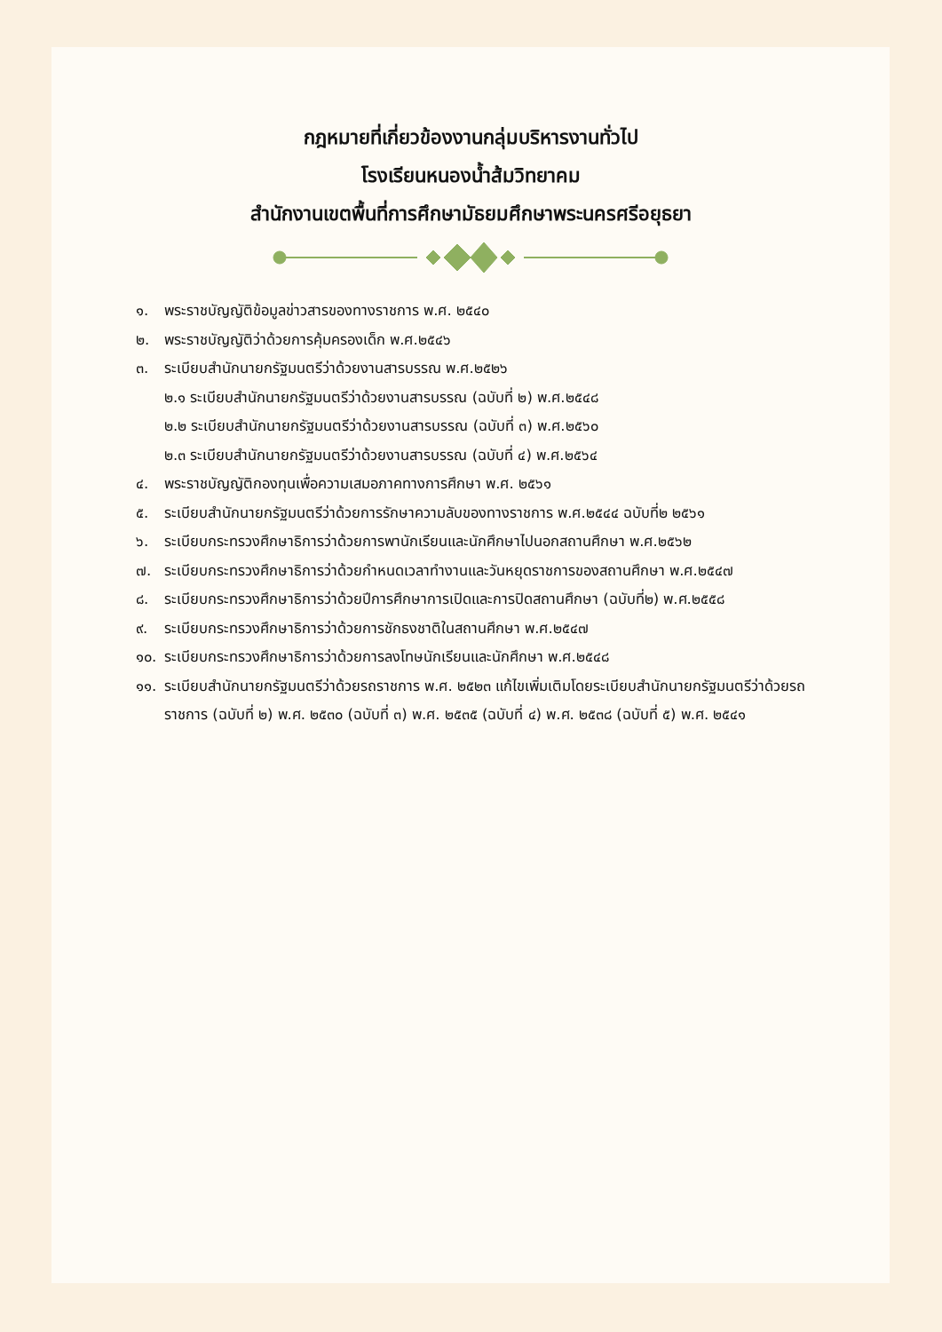กฎหมายที่เกี่ยวข้องงานกลุ่มบริหารงานทั่วไป
โรงเรียนหนองน้ำส้มวิทยาคม
สำนักงานเขตพื้นที่การศึกษามัธยมศึกษาพระนครศรีอยุธยา
๑. พระราชบัญญัติข้อมูลข่าวสารของทางราชการ พ.ศ. ๒๕๔๐
๒. พระราชบัญญัติว่าด้วยการคุ้มครองเด็ก พ.ศ.๒๕๔๖
๓. ระเบียบสำนักนายกรัฐมนตรีว่าด้วยงานสารบรรณ พ.ศ.๒๕๒๖
๒.๑ ระเบียบสำนักนายกรัฐมนตรีว่าด้วยงานสารบรรณ (ฉบับที่ ๒) พ.ศ.๒๕๔๘
๒.๒ ระเบียบสำนักนายกรัฐมนตรีว่าด้วยงานสารบรรณ (ฉบับที่ ๓) พ.ศ.๒๕๖๐
๒.๓ ระเบียบสำนักนายกรัฐมนตรีว่าด้วยงานสารบรรณ (ฉบับที่ ๔) พ.ศ.๒๕๖๔
๔. พระราชบัญญัติกองทุนเพื่อความเสมอภาคทางการศึกษา พ.ศ. ๒๕๖๑
๕. ระเบียบสำนักนายกรัฐมนตรีว่าด้วยการรักษาความลับของทางราชการ พ.ศ.๒๕๔๔ ฉบับที่๒ ๒๕๖๑
๖. ระเบียบกระทรวงศึกษาธิการว่าด้วยการพานักเรียนและนักศึกษาไปนอกสถานศึกษา พ.ศ.๒๕๖๒
๗. ระเบียบกระทรวงศึกษาธิการว่าด้วยกำหนดเวลาทำงานและวันหยุดราชการของสถานศึกษา พ.ศ.๒๕๔๗
๘. ระเบียบกระทรวงศึกษาธิการว่าด้วยปีการศึกษาการเปิดและการปิดสถานศึกษา (ฉบับที่๒) พ.ศ.๒๕๕๘
๙. ระเบียบกระทรวงศึกษาธิการว่าด้วยการชักธงชาติในสถานศึกษา พ.ศ.๒๕๔๗
๑๐. ระเบียบกระทรวงศึกษาธิการว่าด้วยการลงโทษนักเรียนและนักศึกษา พ.ศ.๒๕๔๘
๑๑. ระเบียบสำนักนายกรัฐมนตรีว่าด้วยรถราชการ พ.ศ. ๒๕๒๓ แก้ไขเพิ่มเติมโดยระเบียบสำนักนายกรัฐมนตรีว่าด้วยรถราชการ (ฉบับที่ ๒) พ.ศ. ๒๕๓๐ (ฉบับที่ ๓) พ.ศ. ๒๕๓๕ (ฉบับที่ ๔) พ.ศ. ๒๕๓๘ (ฉบับที่ ๕) พ.ศ. ๒๕๔๑